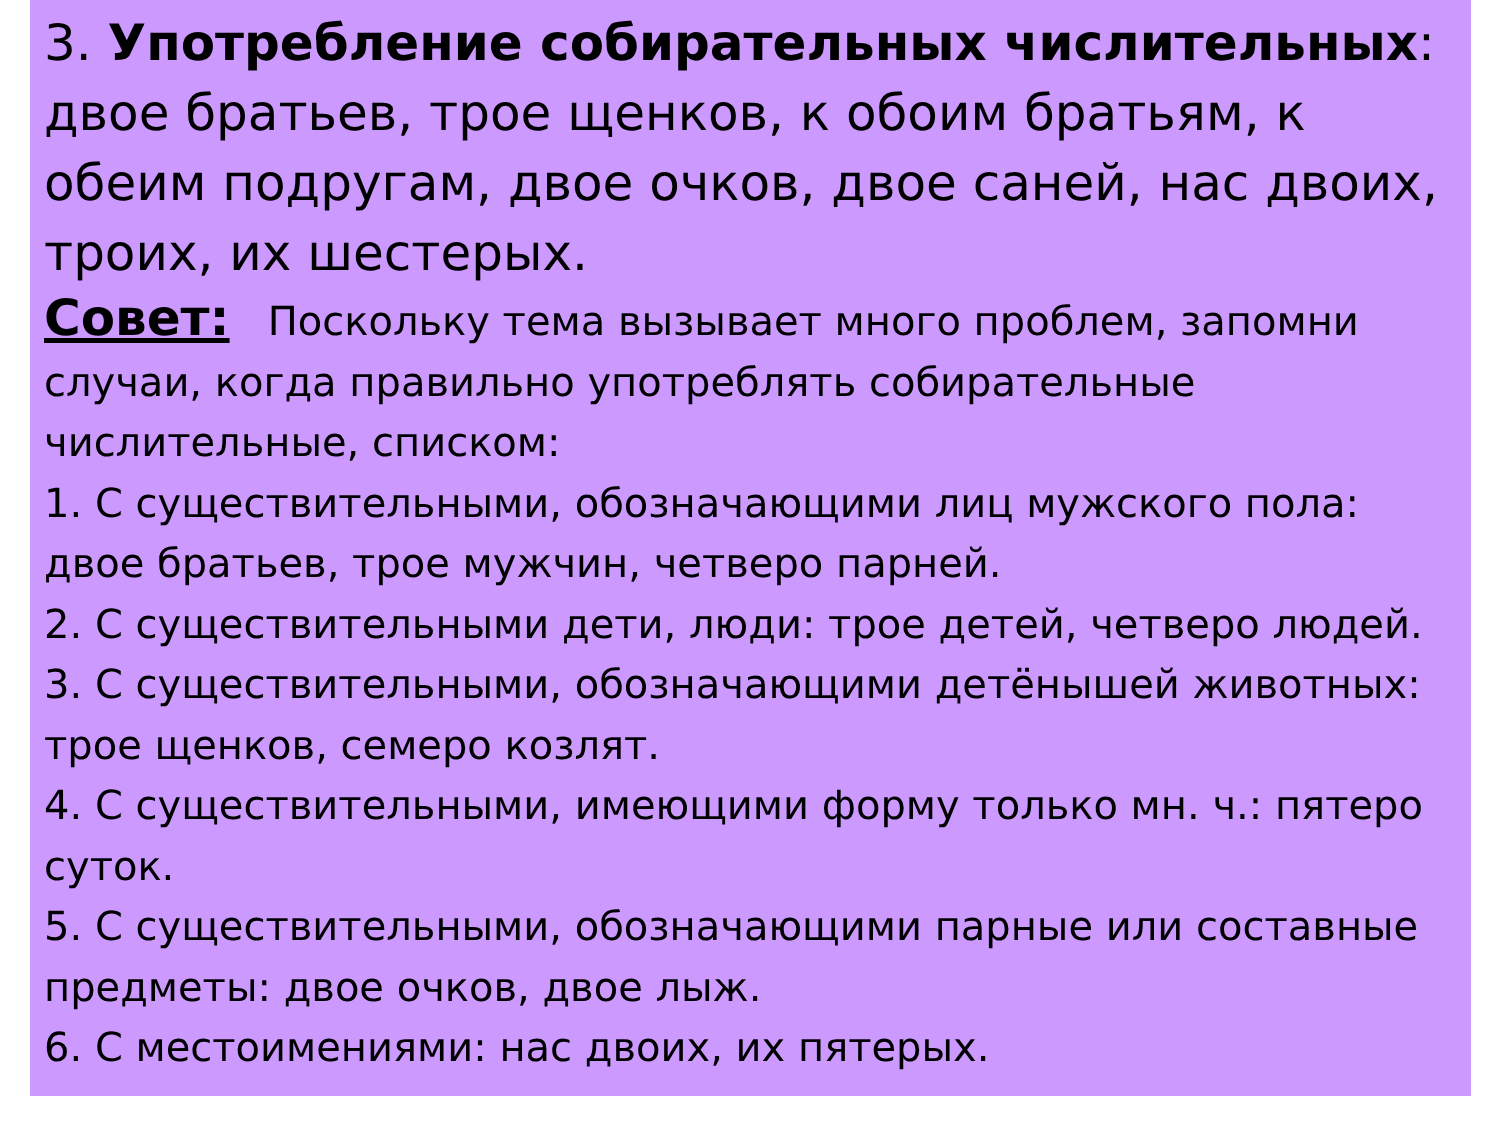3. Употребление собирательных числительных: двое братьев, трое щенков, к обоим братьям, к обеим подругам, двое очков, двое саней, нас двоих, троих, их шестерых.
Совет: Поскольку тема вызывает много проблем, запомни случаи, когда правильно употреблять собирательные числительные, списком:
1. С существительными, обозначающими лиц мужского пола: двое братьев, трое мужчин, четверо парней.
2. С существительными дети, люди: трое детей, четверо людей.
3. С существительными, обозначающими детёнышей животных: трое щенков, семеро козлят.
4. С существительными, имеющими форму только мн. ч.: пятеро суток.
5. С существительными, обозначающими парные или составные предметы: двое очков, двое лыж.
6. С местоимениями: нас двоих, их пятерых.